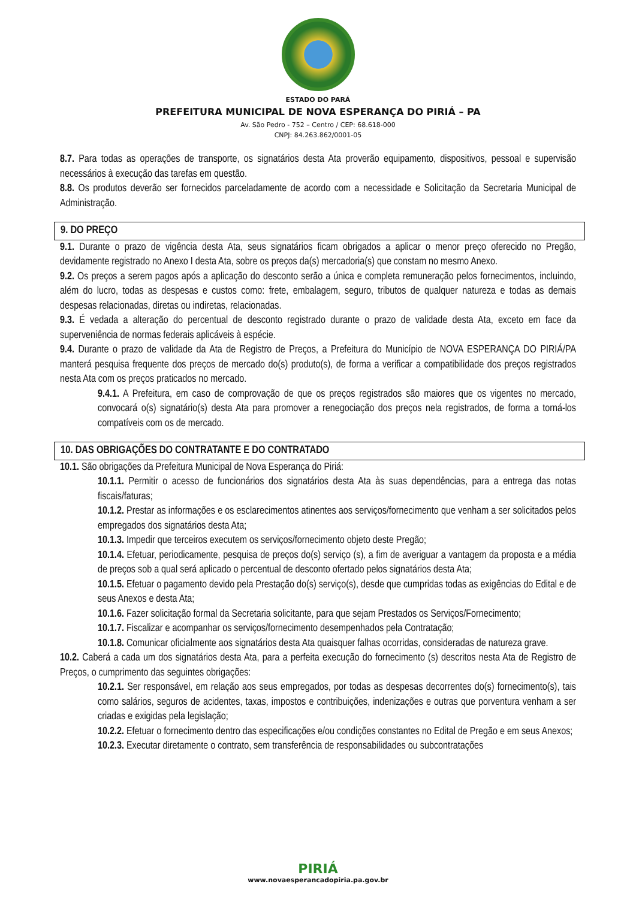ESTADO DO PARÁ
PREFEITURA MUNICIPAL DE NOVA ESPERANÇA DO PIRIÁ – PA
Av. São Pedro - 752 – Centro / CEP: 68.618-000
CNPJ: 84.263.862/0001-05
8.7. Para todas as operações de transporte, os signatários desta Ata proverão equipamento, dispositivos, pessoal e supervisão necessários à execução das tarefas em questão.
8.8. Os produtos deverão ser fornecidos parceladamente de acordo com a necessidade e Solicitação da Secretaria Municipal de Administração.
9. DO PREÇO
9.1. Durante o prazo de vigência desta Ata, seus signatários ficam obrigados a aplicar o menor preço oferecido no Pregão, devidamente registrado no Anexo I desta Ata, sobre os preços da(s) mercadoria(s) que constam no mesmo Anexo.
9.2. Os preços a serem pagos após a aplicação do desconto serão a única e completa remuneração pelos fornecimentos, incluindo, além do lucro, todas as despesas e custos como: frete, embalagem, seguro, tributos de qualquer natureza e todas as demais despesas relacionadas, diretas ou indiretas, relacionadas.
9.3. É vedada a alteração do percentual de desconto registrado durante o prazo de validade desta Ata, exceto em face da superveniência de normas federais aplicáveis à espécie.
9.4. Durante o prazo de validade da Ata de Registro de Preços, a Prefeitura do Município de NOVA ESPERANÇA DO PIRIÁ/PA manterá pesquisa frequente dos preços de mercado do(s) produto(s), de forma a verificar a compatibilidade dos preços registrados nesta Ata com os preços praticados no mercado.
9.4.1. A Prefeitura, em caso de comprovação de que os preços registrados são maiores que os vigentes no mercado, convocará o(s) signatário(s) desta Ata para promover a renegociação dos preços nela registrados, de forma a torná-los compatíveis com os de mercado.
10. DAS OBRIGAÇÕES DO CONTRATANTE E DO CONTRATADO
10.1. São obrigações da Prefeitura Municipal de Nova Esperança do Piriá:
10.1.1. Permitir o acesso de funcionários dos signatários desta Ata às suas dependências, para a entrega das notas fiscais/faturas;
10.1.2. Prestar as informações e os esclarecimentos atinentes aos serviços/fornecimento que venham a ser solicitados pelos empregados dos signatários desta Ata;
10.1.3. Impedir que terceiros executem os serviços/fornecimento objeto deste Pregão;
10.1.4. Efetuar, periodicamente, pesquisa de preços do(s) serviço (s), a fim de averiguar a vantagem da proposta e a média de preços sob a qual será aplicado o percentual de desconto ofertado pelos signatários desta Ata;
10.1.5. Efetuar o pagamento devido pela Prestação do(s) serviço(s), desde que cumpridas todas as exigências do Edital e de seus Anexos e desta Ata;
10.1.6. Fazer solicitação formal da Secretaria solicitante, para que sejam Prestados os Serviços/Fornecimento;
10.1.7. Fiscalizar e acompanhar os serviços/fornecimento desempenhados pela Contratação;
10.1.8. Comunicar oficialmente aos signatários desta Ata quaisquer falhas ocorridas, consideradas de natureza grave.
10.2. Caberá a cada um dos signatários desta Ata, para a perfeita execução do fornecimento (s) descritos nesta Ata de Registro de Preços, o cumprimento das seguintes obrigações:
10.2.1. Ser responsável, em relação aos seus empregados, por todas as despesas decorrentes do(s) fornecimento(s), tais como salários, seguros de acidentes, taxas, impostos e contribuições, indenizações e outras que porventura venham a ser criadas e exigidas pela legislação;
10.2.2. Efetuar o fornecimento dentro das especificações e/ou condições constantes no Edital de Pregão e em seus Anexos;
10.2.3. Executar diretamente o contrato, sem transferência de responsabilidades ou subcontratações
PIRIÁ
www.novaesperancadopiria.pa.gov.br